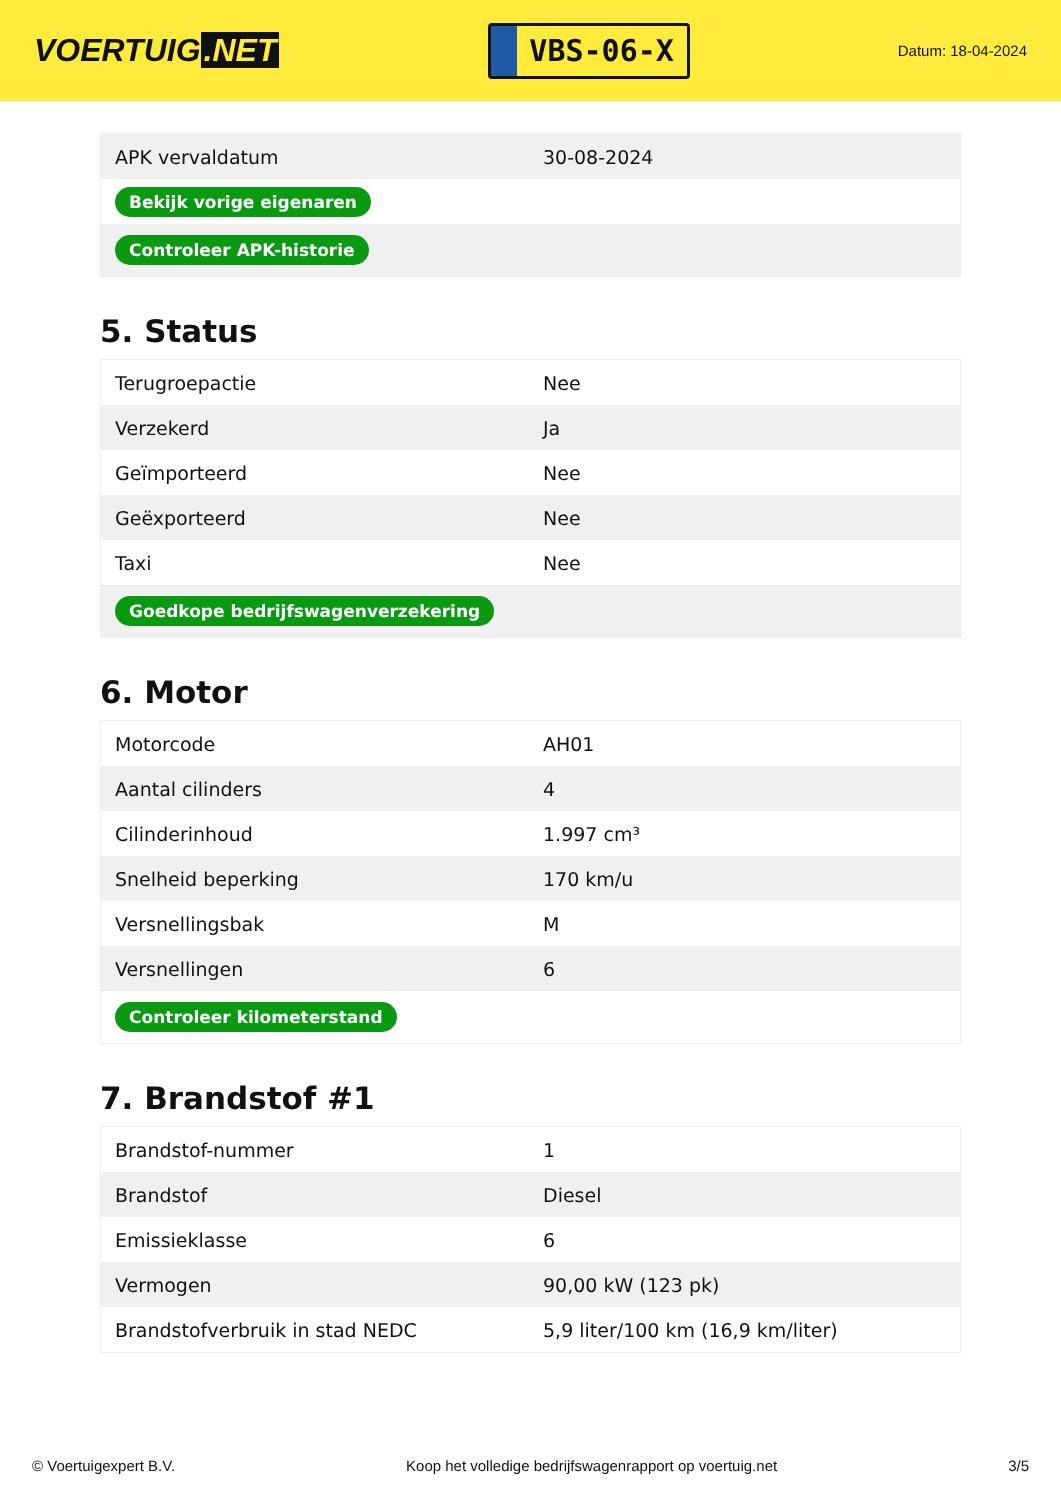VOERTUIG.NET
VBS-06-X
Datum: 18-04-2024
| APK vervaldatum | 30-08-2024 |
| Bekijk vorige eigenaren | |
| Controleer APK-historie | |
5. Status
| Terugroepactie | Nee |
| Verzekerd | Ja |
| Geïmporteerd | Nee |
| Geëxporteerd | Nee |
| Taxi | Nee |
| Goedkope bedrijfswagenverzekering | |
6. Motor
| Motorcode | AH01 |
| Aantal cilinders | 4 |
| Cilinderinhoud | 1.997 cm³ |
| Snelheid beperking | 170 km/u |
| Versnellingsbak | M |
| Versnellingen | 6 |
| Controleer kilometerstand | |
7. Brandstof #1
| Brandstof-nummer | 1 |
| Brandstof | Diesel |
| Emissieklasse | 6 |
| Vermogen | 90,00 kW (123 pk) |
| Brandstofverbruik in stad NEDC | 5,9 liter/100 km (16,9 km/liter) |
© Voertuigexpert B.V. Koop het volledige bedrijfswagenrapport op voertuig.net 3/5